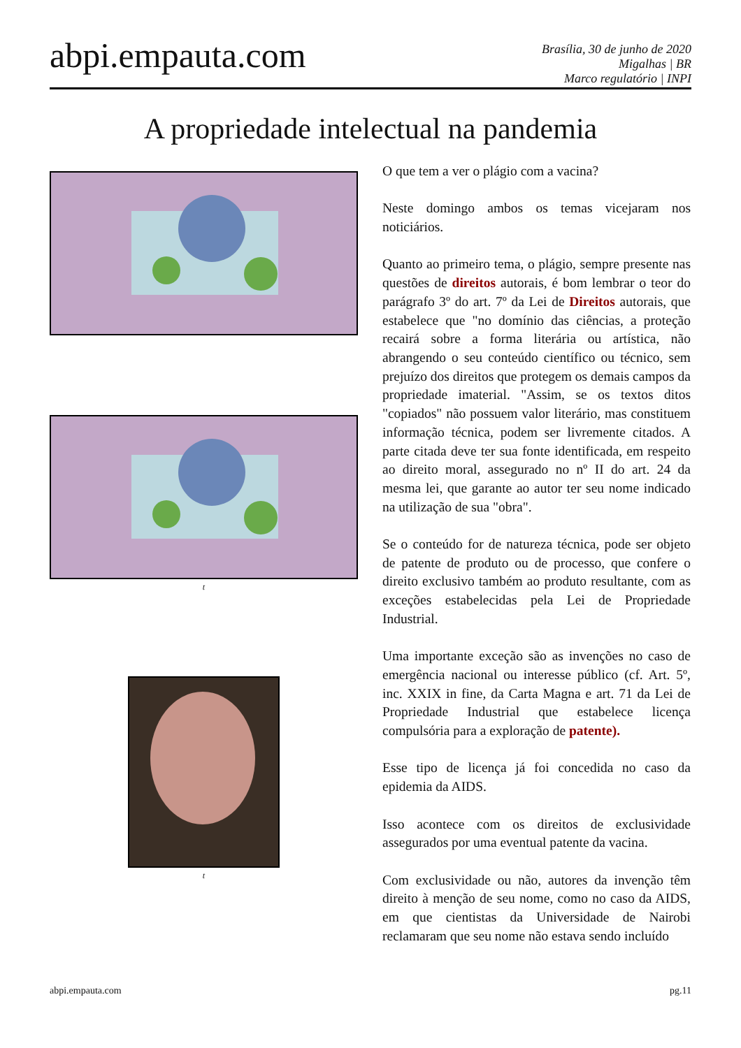abpi.empauta.com
Brasília, 30 de junho de 2020
Migalhas | BR
Marco regulatório | INPI
A propriedade intelectual na pandemia
t
t
O que tem a ver o plágio com a vacina?
Neste domingo ambos os temas vicejaram nos noticiários.
Quanto ao primeiro tema, o plágio, sempre presente nas questões de direitos autorais, é bom lembrar o teor do parágrafo 3º do art. 7º da Lei de Direitos autorais, que estabelece que "no domínio das ciências, a proteção recairá sobre a forma literária ou artística, não abrangendo o seu conteúdo científico ou técnico, sem prejuízo dos direitos que protegem os demais campos da propriedade imaterial. "Assim, se os textos ditos "copiados" não possuem valor literário, mas constituem informação técnica, podem ser livremente citados. A parte citada deve ter sua fonte identificada, em respeito ao direito moral, assegurado no nº II do art. 24 da mesma lei, que garante ao autor ter seu nome indicado na utilização de sua "obra".
Se o conteúdo for de natureza técnica, pode ser objeto de patente de produto ou de processo, que confere o direito exclusivo também ao produto resultante, com as exceções estabelecidas pela Lei de Propriedade Industrial.
Uma importante exceção são as invenções no caso de emergência nacional ou interesse público (cf. Art. 5º, inc. XXIX in fine, da Carta Magna e art. 71 da Lei de Propriedade Industrial que estabelece licença compulsória para a exploração de patente).
Esse tipo de licença já foi concedida no caso da epidemia da AIDS.
Isso acontece com os direitos de exclusividade assegurados por uma eventual patente da vacina.
Com exclusividade ou não, autores da invenção têm direito à menção de seu nome, como no caso da AIDS, em que cientistas da Universidade de Nairobi reclamaram que seu nome não estava sendo incluído
abpi.empauta.com pg.11